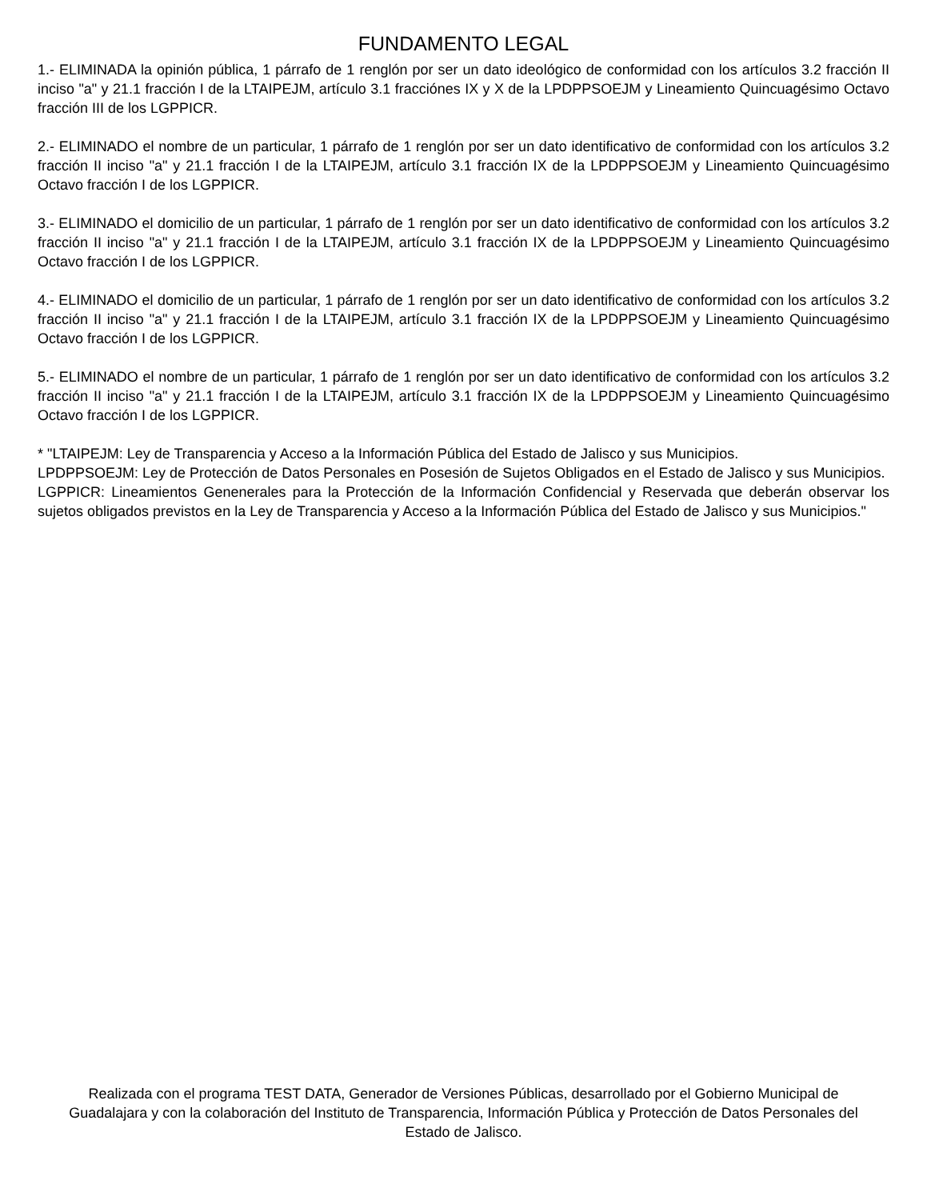FUNDAMENTO LEGAL
1.- ELIMINADA la opinión pública, 1 párrafo de 1 renglón por ser un dato ideológico de conformidad con los artículos 3.2 fracción II inciso "a" y 21.1 fracción I de la LTAIPEJM, artículo 3.1 fracciónes IX y X de la LPDPPSOEJM y Lineamiento Quincuagésimo Octavo fracción III de los LGPPICR.
2.- ELIMINADO el nombre de un particular, 1 párrafo de 1 renglón por ser un dato identificativo de conformidad con los artículos 3.2 fracción II inciso "a" y 21.1 fracción I de la LTAIPEJM, artículo 3.1 fracción IX de la LPDPPSOEJM y Lineamiento Quincuagésimo Octavo fracción I de los LGPPICR.
3.- ELIMINADO el domicilio de un particular, 1 párrafo de 1 renglón por ser un dato identificativo de conformidad con los artículos 3.2 fracción II inciso "a" y 21.1 fracción I de la LTAIPEJM, artículo 3.1 fracción IX de la LPDPPSOEJM y Lineamiento Quincuagésimo Octavo fracción I de los LGPPICR.
4.- ELIMINADO el domicilio de un particular, 1 párrafo de 1 renglón por ser un dato identificativo de conformidad con los artículos 3.2 fracción II inciso "a" y 21.1 fracción I de la LTAIPEJM, artículo 3.1 fracción IX de la LPDPPSOEJM y Lineamiento Quincuagésimo Octavo fracción I de los LGPPICR.
5.- ELIMINADO el nombre de un particular, 1 párrafo de 1 renglón por ser un dato identificativo de conformidad con los artículos 3.2 fracción II inciso "a" y 21.1 fracción I de la LTAIPEJM, artículo 3.1 fracción IX de la LPDPPSOEJM y Lineamiento Quincuagésimo Octavo fracción I de los LGPPICR.
* "LTAIPEJM: Ley de Transparencia y Acceso a la Información Pública del Estado de Jalisco y sus Municipios.
LPDPPSOEJM: Ley de Protección de Datos Personales en Posesión de Sujetos Obligados en el Estado de Jalisco y sus Municipios.
LGPPICR: Lineamientos Genenerales para la Protección de la Información Confidencial y Reservada que deberán observar los sujetos obligados previstos en la Ley de Transparencia y Acceso a la Información Pública del Estado de Jalisco y sus Municipios."
Realizada con el programa TEST DATA, Generador de Versiones Públicas, desarrollado por el Gobierno Municipal de Guadalajara y con la colaboración del Instituto de Transparencia, Información Pública y Protección de Datos Personales del Estado de Jalisco.